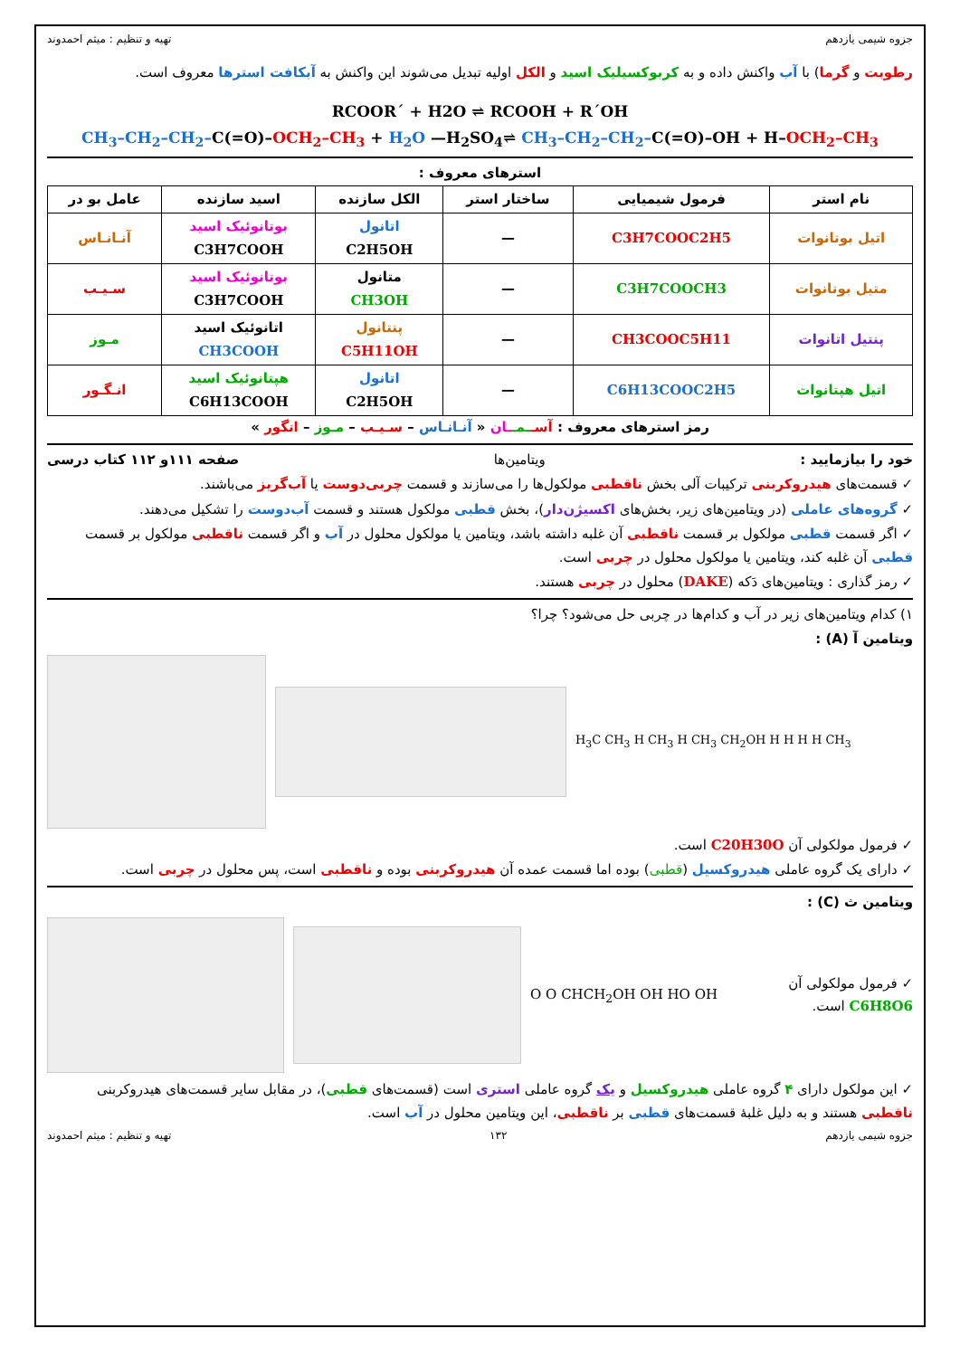جزوه شیمی یازدهم تهیه و تنظیم : میثم احمدوند
رطوبت و گرما) با آب واکنش داده و به کربوکسیلیک اسید و الکل اولیه تبدیل می‌شوند این واکنش به آبکافت استرها معروف است.
RCOOR´ + H2O ⇌ RCOOH + R´OH
CH<sub>3</sub>–CH<sub>2</sub>–CH<sub>2</sub>–C(=O)–OCH<sub>2</sub>–CH<sub>3</sub> + H<sub>2</sub>O —H<sub>2</sub>SO<sub>4</sub>⇌ CH<sub>3</sub>–CH<sub>2</sub>–CH<sub>2</sub>–C(=O)–OH + H–OCH<sub>2</sub>–CH<sub>3</sub>
استرهای معروف :
| نام استر | فرمول شیمیایی | ساختار استر | الکل سازنده | اسید سازنده | عامل بو در |
| --- | --- | --- | --- | --- | --- |
| اتیل بوتانوات | C3H7COOC2H5 | — | اتانول C2H5OH | بوتانوئیک اسید C3H7COOH | آنـانـاس |
| متیل بوتانوات | C3H7COOCH3 | — | متانول CH3OH | بوتانوئیک اسید C3H7COOH | سـیـب |
| پنتیل اتانوات | CH3COOC5H11 | — | پنتانول C5H11OH | اتانوئیک اسید CH3COOH | مـوز |
| اتیل هپتانوات | C6H13COOC2H5 | — | اتانول C2H5OH | هپتانوئیک اسید C6H13COOH | انـگـور |
رمز استرهای معروف : آسـ ـمـ ـان « آنـانـاس – سـیـب – مـوز – انگور »
خود را بیازمایید : ویتامین‌ها صفحه ۱۱۱و ۱۱۲ کتاب درسی
✓ قسمت‌های هیدروکربنی ترکیبات آلی بخش ناقطبی مولکول‌ها را می‌سازند و قسمت چربی‌دوست یا آب‌گریز می‌باشند.
✓ گروه‌های عاملی (در ویتامین‌های زیر، بخش‌های اکسیژن‌دار)، بخش قطبی مولکول هستند و قسمت آب‌دوست را تشکیل می‌دهند.
✓ اگر قسمت قطبی مولکول بر قسمت ناقطبی آن غلبه داشته باشد، ویتامین یا مولکول محلول در آب و اگر قسمت ناقطبی مولکول بر قسمت قطبی آن غلبه کند، ویتامین یا مولکول محلول در چربی است.
✓ رمز گذاری : ویتامین‌های دَکه (DAKE) محلول در چربی هستند.
۱) کدام ویتامین‌های زیر در آب و کدام‌ها در چربی حل می‌شود؟ چرا؟
ویتامین آ (A) :
H<sub>3</sub>C CH<sub>3</sub> H CH<sub>3</sub> H CH<sub>3</sub> CH<sub>2</sub>OH H H H H CH<sub>3</sub>
✓ فرمول مولکولی آن C20H30O است.
✓ دارای یک گروه عاملی هیدروکسیل (قطبی) بوده اما قسمت عمده آن هیدروکربنی بوده و ناقطبی است، پس محلول در چربی است.
ویتامین ث (C) :
O O CHCH<sub>2</sub>OH OH HO OH ✓ فرمول مولکولی آن C6H8O6 است.
✓ این مولکول دارای ۴ گروه عاملی هیدروکسیل و یک گروه عاملی استری است (قسمت‌های قطبی)، در مقابل سایر قسمت‌های هیدروکربنی ناقطبی هستند و به دلیل غلبهٔ قسمت‌های قطبی بر ناقطبی، این ویتامین محلول در آب است.
جزوه شیمی یازدهم ۱۳۲ تهیه و تنظیم : میثم احمدوند